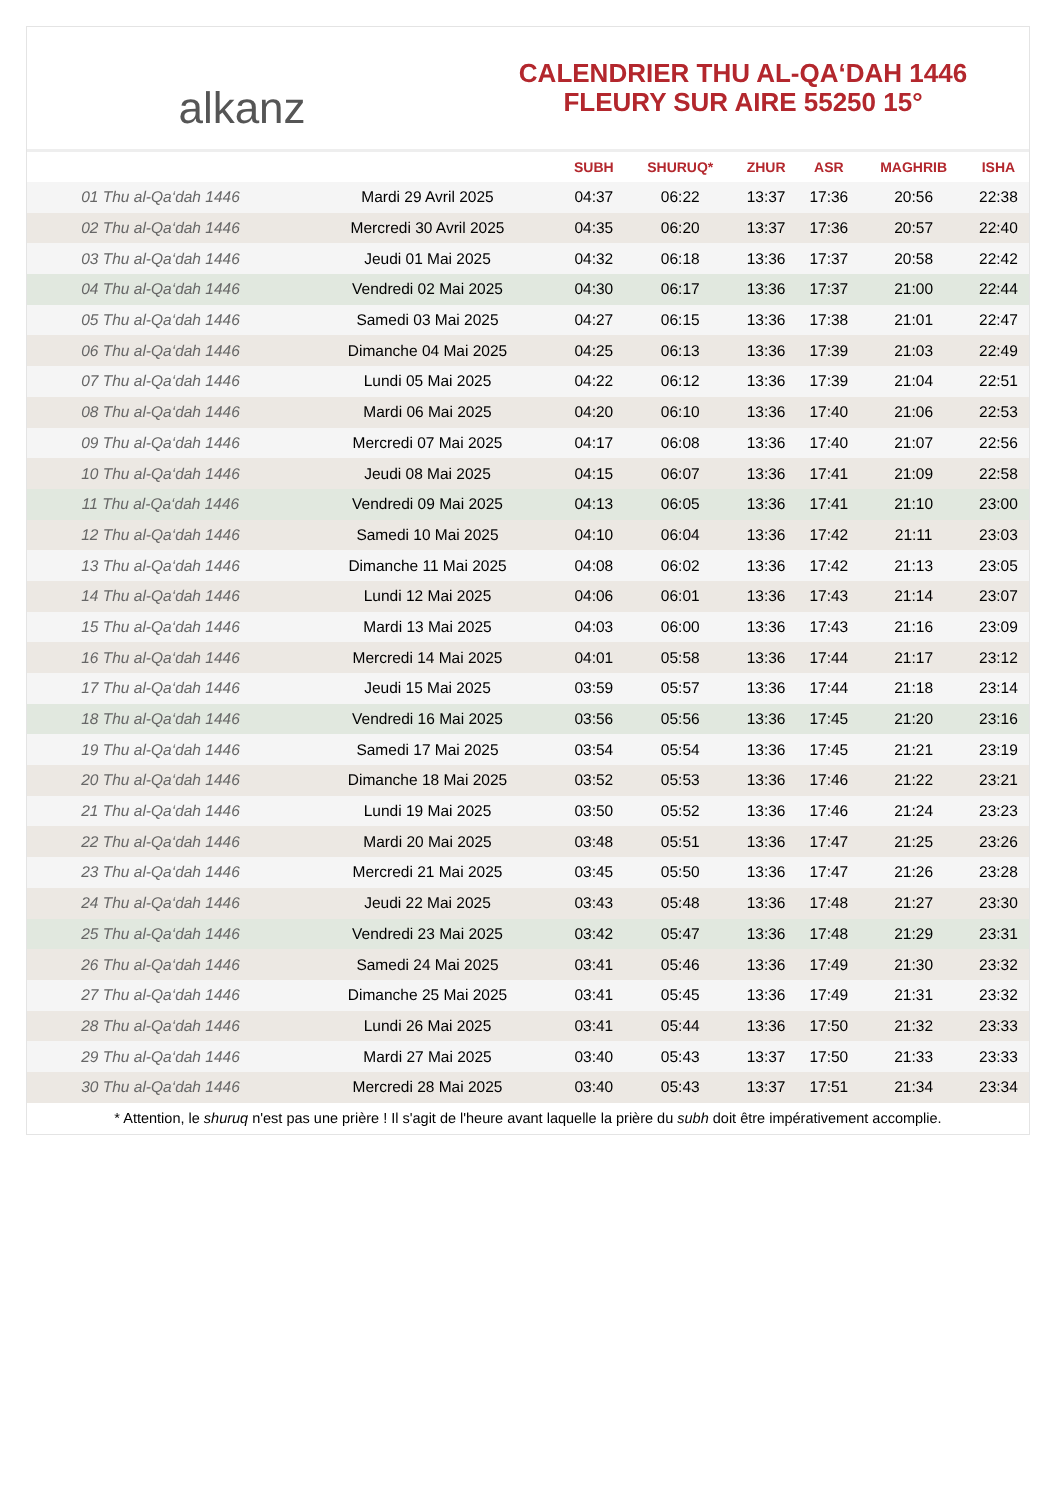alkanz
CALENDRIER THU AL-QA‘DAH 1446
FLEURY SUR AIRE 55250 15°
| | | SUBH | SHURUQ* | ZHUR | ASR | MAGHRIB | ISHA |
| --- | --- | --- | --- | --- | --- | --- | --- |
| 01 Thu al-Qa‘dah 1446 | Mardi 29 Avril 2025 | 04:37 | 06:22 | 13:37 | 17:36 | 20:56 | 22:38 |
| 02 Thu al-Qa‘dah 1446 | Mercredi 30 Avril 2025 | 04:35 | 06:20 | 13:37 | 17:36 | 20:57 | 22:40 |
| 03 Thu al-Qa‘dah 1446 | Jeudi 01 Mai 2025 | 04:32 | 06:18 | 13:36 | 17:37 | 20:58 | 22:42 |
| 04 Thu al-Qa‘dah 1446 | Vendredi 02 Mai 2025 | 04:30 | 06:17 | 13:36 | 17:37 | 21:00 | 22:44 |
| 05 Thu al-Qa‘dah 1446 | Samedi 03 Mai 2025 | 04:27 | 06:15 | 13:36 | 17:38 | 21:01 | 22:47 |
| 06 Thu al-Qa‘dah 1446 | Dimanche 04 Mai 2025 | 04:25 | 06:13 | 13:36 | 17:39 | 21:03 | 22:49 |
| 07 Thu al-Qa‘dah 1446 | Lundi 05 Mai 2025 | 04:22 | 06:12 | 13:36 | 17:39 | 21:04 | 22:51 |
| 08 Thu al-Qa‘dah 1446 | Mardi 06 Mai 2025 | 04:20 | 06:10 | 13:36 | 17:40 | 21:06 | 22:53 |
| 09 Thu al-Qa‘dah 1446 | Mercredi 07 Mai 2025 | 04:17 | 06:08 | 13:36 | 17:40 | 21:07 | 22:56 |
| 10 Thu al-Qa‘dah 1446 | Jeudi 08 Mai 2025 | 04:15 | 06:07 | 13:36 | 17:41 | 21:09 | 22:58 |
| 11 Thu al-Qa‘dah 1446 | Vendredi 09 Mai 2025 | 04:13 | 06:05 | 13:36 | 17:41 | 21:10 | 23:00 |
| 12 Thu al-Qa‘dah 1446 | Samedi 10 Mai 2025 | 04:10 | 06:04 | 13:36 | 17:42 | 21:11 | 23:03 |
| 13 Thu al-Qa‘dah 1446 | Dimanche 11 Mai 2025 | 04:08 | 06:02 | 13:36 | 17:42 | 21:13 | 23:05 |
| 14 Thu al-Qa‘dah 1446 | Lundi 12 Mai 2025 | 04:06 | 06:01 | 13:36 | 17:43 | 21:14 | 23:07 |
| 15 Thu al-Qa‘dah 1446 | Mardi 13 Mai 2025 | 04:03 | 06:00 | 13:36 | 17:43 | 21:16 | 23:09 |
| 16 Thu al-Qa‘dah 1446 | Mercredi 14 Mai 2025 | 04:01 | 05:58 | 13:36 | 17:44 | 21:17 | 23:12 |
| 17 Thu al-Qa‘dah 1446 | Jeudi 15 Mai 2025 | 03:59 | 05:57 | 13:36 | 17:44 | 21:18 | 23:14 |
| 18 Thu al-Qa‘dah 1446 | Vendredi 16 Mai 2025 | 03:56 | 05:56 | 13:36 | 17:45 | 21:20 | 23:16 |
| 19 Thu al-Qa‘dah 1446 | Samedi 17 Mai 2025 | 03:54 | 05:54 | 13:36 | 17:45 | 21:21 | 23:19 |
| 20 Thu al-Qa‘dah 1446 | Dimanche 18 Mai 2025 | 03:52 | 05:53 | 13:36 | 17:46 | 21:22 | 23:21 |
| 21 Thu al-Qa‘dah 1446 | Lundi 19 Mai 2025 | 03:50 | 05:52 | 13:36 | 17:46 | 21:24 | 23:23 |
| 22 Thu al-Qa‘dah 1446 | Mardi 20 Mai 2025 | 03:48 | 05:51 | 13:36 | 17:47 | 21:25 | 23:26 |
| 23 Thu al-Qa‘dah 1446 | Mercredi 21 Mai 2025 | 03:45 | 05:50 | 13:36 | 17:47 | 21:26 | 23:28 |
| 24 Thu al-Qa‘dah 1446 | Jeudi 22 Mai 2025 | 03:43 | 05:48 | 13:36 | 17:48 | 21:27 | 23:30 |
| 25 Thu al-Qa‘dah 1446 | Vendredi 23 Mai 2025 | 03:42 | 05:47 | 13:36 | 17:48 | 21:29 | 23:31 |
| 26 Thu al-Qa‘dah 1446 | Samedi 24 Mai 2025 | 03:41 | 05:46 | 13:36 | 17:49 | 21:30 | 23:32 |
| 27 Thu al-Qa‘dah 1446 | Dimanche 25 Mai 2025 | 03:41 | 05:45 | 13:36 | 17:49 | 21:31 | 23:32 |
| 28 Thu al-Qa‘dah 1446 | Lundi 26 Mai 2025 | 03:41 | 05:44 | 13:36 | 17:50 | 21:32 | 23:33 |
| 29 Thu al-Qa‘dah 1446 | Mardi 27 Mai 2025 | 03:40 | 05:43 | 13:37 | 17:50 | 21:33 | 23:33 |
| 30 Thu al-Qa‘dah 1446 | Mercredi 28 Mai 2025 | 03:40 | 05:43 | 13:37 | 17:51 | 21:34 | 23:34 |
* Attention, le shuruq n'est pas une prière ! Il s'agit de l'heure avant laquelle la prière du subh doit être impérativement accomplie.